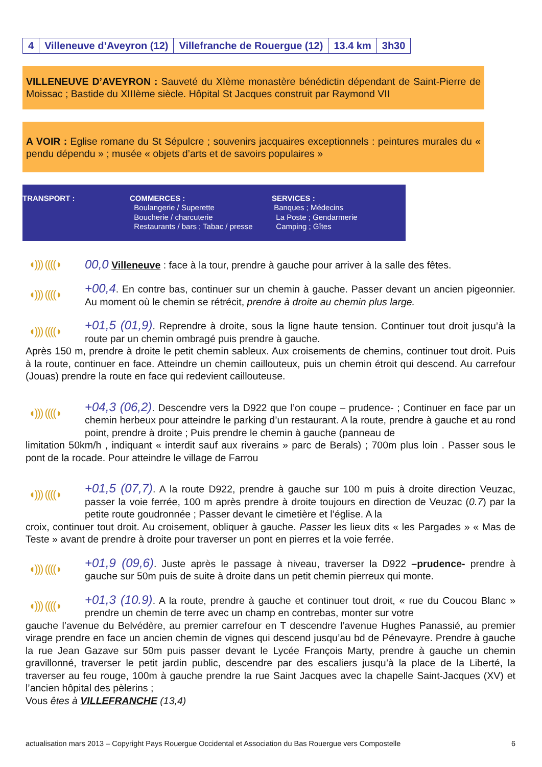| 4 | Villeneuve d’Aveyron (12) | Villefranche de Rouergue (12) | 13.4 km | 3h30 |
VILLENEUVE D’AVEYRON : Sauveté du XIème monastère bénédictin dépendant de Saint-Pierre de Moissac ; Bastide du XIIIème siècle. Hôpital St Jacques construit par Raymond VII
A VOIR : Eglise romane du St Sépulcre ; souvenirs jacquaires exceptionnels : peintures murales du « pendu dépendu » ; musée « objets d’arts et de savoirs populaires »
TRANSPORT : COMMERCES :
Boulangerie / Superette
Boucherie / charcuterie
Restaurants / bars ; Tabac / presse
SERVICES :
Banques ; Médecins
La Poste ; Gendarmerie
Camping ; Gîtes
◖))) ((((◗
00,0 Villeneuve : face à la tour, prendre à gauche pour arriver à la salle des fêtes.
◖))) ((((◗
+00,4. En contre bas, continuer sur un chemin à gauche. Passer devant un ancien pigeonnier. Au moment où le chemin se rétrécit, prendre à droite au chemin plus large.
◖))) ((((◗
+01,5 (01,9). Reprendre à droite, sous la ligne haute tension. Continuer tout droit jusqu’à la route par un chemin ombragé puis prendre à gauche.
Après 150 m, prendre à droite le petit chemin sableux. Aux croisements de chemins, continuer tout droit. Puis à la route, continuer en face. Atteindre un chemin caillouteux, puis un chemin étroit qui descend. Au carrefour (Jouas) prendre la route en face qui redevient caillouteuse.
◖))) ((((◗
+04,3 (06,2). Descendre vers la D922 que l’on coupe – prudence- ; Continuer en face par un chemin herbeux pour atteindre le parking d’un restaurant. A la route, prendre à gauche et au rond point, prendre à droite ; Puis prendre le chemin à gauche (panneau de
limitation 50km/h , indiquant « interdit sauf aux riverains » parc de Berals) ; 700m plus loin . Passer sous le pont de la rocade. Pour atteindre le village de Farrou
◖))) ((((◗
+01,5 (07,7). A la route D922, prendre à gauche sur 100 m puis à droite direction Veuzac, passer la voie ferrée, 100 m après prendre à droite toujours en direction de Veuzac (0.7) par la petite route goudronnée ; Passer devant le cimetière et l’église. A la
croix, continuer tout droit. Au croisement, obliquer à gauche. Passer les lieux dits « les Pargades » « Mas de Teste » avant de prendre à droite pour traverser un pont en pierres et la voie ferrée.
◖))) ((((◗
+01,9 (09,6). Juste après le passage à niveau, traverser la D922 –prudence- prendre à gauche sur 50m puis de suite à droite dans un petit chemin pierreux qui monte.
◖))) ((((◗
+01,3 (10.9). A la route, prendre à gauche et continuer tout droit, « rue du Coucou Blanc » prendre un chemin de terre avec un champ en contrebas, monter sur votre
gauche l’avenue du Belvédère, au premier carrefour en T descendre l’avenue Hughes Panassié, au premier virage prendre en face un ancien chemin de vignes qui descend jusqu’au bd de Pénevayre. Prendre à gauche la rue Jean Gazave sur 50m puis passer devant le Lycée François Marty, prendre à gauche un chemin gravillonné, traverser le petit jardin public, descendre par des escaliers jusqu’à la place de la Liberté, la traverser au feu rouge, 100m à gauche prendre la rue Saint Jacques avec la chapelle Saint-Jacques (XV) et l’ancien hôpital des pèlerins ;
Vous êtes à VILLEFRANCHE (13,4)
actualisation mars 2013 – Copyright Pays Rouergue Occidental et Association du Bas Rouergue vers Compostelle 6